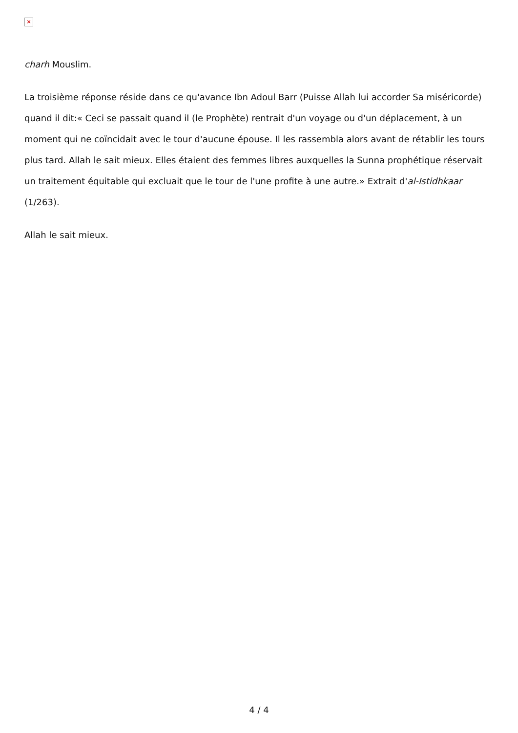×
charh Mouslim.
La troisième réponse réside dans ce qu'avance Ibn Adoul Barr (Puisse Allah lui accorder Sa miséricorde) quand il dit:« Ceci se passait quand il (le Prophète) rentrait d'un voyage ou d'un déplacement, à un moment qui ne coïncidait avec le tour d'aucune épouse. Il les rassembla alors avant de rétablir les tours plus tard. Allah le sait mieux. Elles étaient des femmes libres auxquelles la Sunna prophétique réservait un traitement équitable qui excluait que le tour de l'une profite à une autre.» Extrait d'al-Istidhkaar (1/263).
Allah le sait mieux.
4 / 4